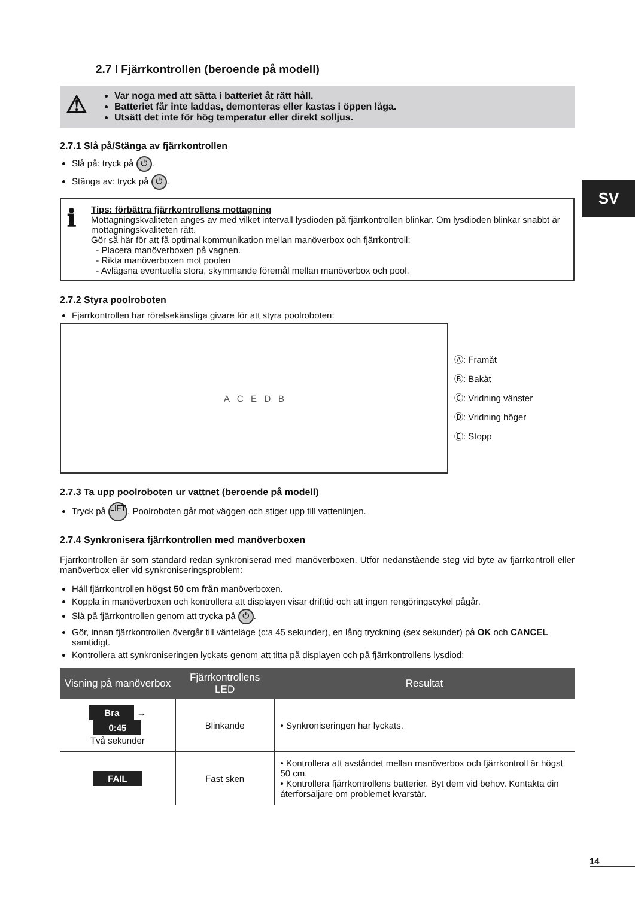SV
2.7 I Fjärrkontrollen (beroende på modell)
⚠
Var noga med att sätta i batteriet åt rätt håll.
Batteriet får inte laddas, demonteras eller kastas i öppen låga.
Utsätt det inte för hög temperatur eller direkt solljus.
2.7.1 Slå på/Stänga av fjärrkontrollen
Slå på: tryck på ⏻.
Stänga av: tryck på ⏻.
ℹ
Tips: förbättra fjärrkontrollens mottagning
Mottagningskvaliteten anges av med vilket intervall lysdioden på fjärrkontrollen blinkar. Om lysdioden blinkar snabbt är mottagningskvaliteten rätt.
Gör så här för att få optimal kommunikation mellan manöverbox och fjärrkontroll:
- Placera manöverboxen på vagnen.
- Rikta manöverboxen mot poolen
- Avlägsna eventuella stora, skymmande föremål mellan manöverbox och pool.
2.7.2 Styra poolroboten
Fjärrkontrollen har rörelsekänsliga givare för att styra poolroboten:
A C E D B
Ⓐ: Framåt
Ⓑ: Bakåt
Ⓒ: Vridning vänster
Ⓓ: Vridning höger
Ⓔ: Stopp
2.7.3 Ta upp poolroboten ur vattnet (beroende på modell)
Tryck på LIFT. Poolroboten går mot väggen och stiger upp till vattenlinjen.
2.7.4 Synkronisera fjärrkontrollen med manöverboxen
Fjärrkontrollen är som standard redan synkroniserad med manöverboxen. Utför nedanstående steg vid byte av fjärrkontroll eller manöverbox eller vid synkroniseringsproblem:
Håll fjärrkontrollen högst 50 cm från manöverboxen.
Koppla in manöverboxen och kontrollera att displayen visar drifttid och att ingen rengöringscykel pågår.
Slå på fjärrkontrollen genom att trycka på ⏻.
Gör, innan fjärrkontrollen övergår till vänteläge (c:a 45 sekunder), en lång tryckning (sex sekunder) på OK och CANCEL samtidigt.
Kontrollera att synkroniseringen lyckats genom att titta på displayen och på fjärrkontrollens lysdiod:
| Visning på manöverbox | Fjärrkontrollens LED | Resultat |
| --- | --- | --- |
| Bra → 0:45 Två sekunder | Blinkande | • Synkroniseringen har lyckats. |
| FAIL | Fast sken | • Kontrollera att avståndet mellan manöverbox och fjärrkontroll är högst 50 cm. • Kontrollera fjärrkontrollens batterier. Byt dem vid behov. Kontakta din återförsäljare om problemet kvarstår. |
14